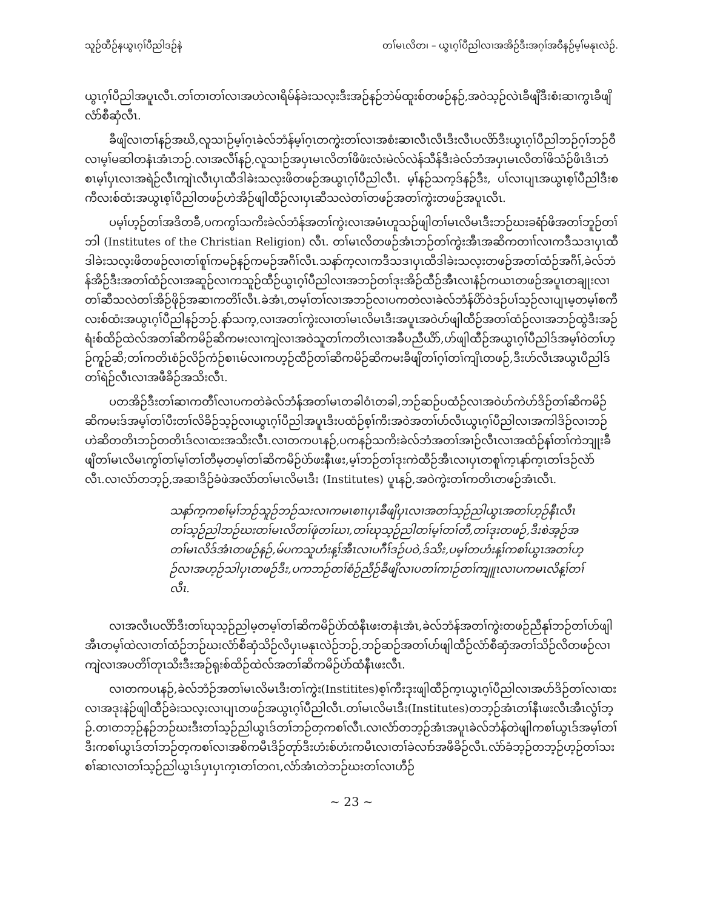သူဉ်ထီဉ်နယွၤဂ့ၢ်ပီညါဒဉ်နဲ တၢ်မၤလိတ၊ – ယွၤဂ့ၢ်ပီညါလၢအအိဉ်ဒီးအဂ့ၢ်အဝီနဉ်မ့ၢ်မနုၤလဲဉ်.
ယွၤဂ့ၢ်ပီညါအပူၤလီၤ.တၢ်တၢတၢ်လၢအဟဲလၢရိမ်န်ခဲးသလ့းဒီးအဉ်နဉ်ဘဲမ်ထူးစ်တဖဉ်နဉ်,အဝဲသ့ဉ်လဲၤခီဖျိဒီးစံးဆၢကွၤခီဖျိလံာ်စီဆှံလီၤ.
ခီဖျိလၢတၢ်နဉ်အဃိ,လူသၢဉ်မ့ၢ်ဂ့ၤခဲလ်ဘံန်မ့ၢ်ဂ့ၤတကွဲးတၢ်လၢအစံးဆၢလီၤလီၤဒီးလီၤပလိာ်ဒီးယွၤဂ့ၢ်ပီညါဘဉ်ဂ့ၢ်ဘဉ်ဝီလၢမ့ၢ်မဆါတနံၤအံၤဘဉ်.လၢအလီၢ်နဉ်,လူသၢဉ်အပှၤမၤလိတၢ်ဖိဖံးလံးမဲလ်လဲန်သီန်ဒီးခဲလ်ဘံအပှၤမၤလိတၢ်ဖိသံဉ်ဖိၤဒိၤဘံစၤမ့ၢ်ပှၤလၢအရဲဉ်လီၤကျဲၤလီၤပှၤထီဒါခဲးသလ့းဖိတဖဉ်အယွၤဂ့ၢ်ပီညါလီၤ. မ့ၢ်နဉ်သက့ဒ်နဉ်ဒီး, ပၢ်လၢပျၤအယွၤစ့ၢ်ပီညါဒီးစကီလးစ်ထံးအယွၤစ့ၢ်ပီညါတဖဉ်ဟဲအိဉ်ဖျါထီဉ်လၢပှၤဆီသလဲတၢ်တဖဉ်အတၢ်ကွဲးတဖဉ်အပူၤလီၤ.
ပမ့ၢ်ဟ့ဉ်တၢ်အဒိတခီ,ပကကွၢ်သကိးခဲလ်ဘံန်အတၢ်ကွဲးလၢအမံၤဟူသဉ်ဖျါတၢ်မၤလိမၤဒီးဘဉ်ဃးခရံာ်ဖိအတၢ်ဘူဉ်တၢ်ဘါ (Institutes of the Christian Religion) လီၤ. တၢ်မၤလိတဖဉ်အံၤဘဉ်တၢ်ကွဲးအီၤအဆိကတၢၢ်လၢကဒီသဒၢပှၤထီဒါခဲးသလ့းဖိတဖဉ်လၢတၢ်စူၢ်ကမဉ်နဉ်ကမဉ်အဂီၢ်လီၤ.သနာ်က့လၢကဒီသဒၢပှၤထီဒါခဲးသလ့းတဖဉ်အတၢ်ထံဉ်အဂီၢ်,ခဲလ်ဘံန်အိဉ်ဒီးအတၢ်ထံဉ်လၢအဆူဉ်လၢကသူဉ်ထီဉ်ယွၤဂ့ၢ်ပီညါလၢအဘဉ်တၢ်ဒုးအိဉ်ထီဉ်အီၤလၢနံဉ်ကယၤတဖဉ်အပူၤတချုးလၢတၢ်ဆီသလဲတၢ်အိဉ်ဖိုဉ်အဆၢကတိၢ်လီၤ.ခဲအံၤ,တမ့ၢ်တၢ်လၢအဘဉ်လၢပကတဲလၢခဲလ်ဘံန်ပိာ်ဝဲဒဉ်ပၢ်သ့ဉ်လၢပျၤမ့တမ့ၢ်စကီလးစ်ထံးအယွၤဂ့ၢ်ပီညါနဉ်ဘဉ်.နာ်သက့,လၢအတၢ်ကွဲးလၢတၢ်မၤလိမၤဒီးအပူၤအဝဲဟ်ဖျါထီဉ်အတၢ်ထံဉ်လၢအဘဉ်ထွဲဒီးအဉ်ရံးစ်ထိဉ်ထဲလ်အတၢ်ဆိကမိဉ်ဆိကမးလၢကျဲလၢအဝဲသူတၢ်ကတိၤလၢအခီပညီယိာ်,ဟ်ဖျါထီဉ်အယွၤဂ့ၢ်ပီညါဒ်အမ့ၢ်ဝဲတၢ်ဟ့ဉ်ကူဉ်ဆိ;တၢ်ကတိၤစံဉ်လိဉ်ကံဉ်စၢၤမ်လၢကဟ့ဉ်ထီဉ်တၢ်ဆိကမိဉ်ဆိကမးခီဖျိတၢ်ဂ့ၢ်တၢ်ကျိၤတဖဉ်,ဒီးဟ်လီၤအယွၤပီညါဒ်တၢ်ရဲဉ်လီၤလၢအဖီခိဉ်အသိးလီၤ.
ပတအိဉ်ဒီးတၢ်ဆၢကတီၢ်လၢပကတဲခဲလ်ဘံန်အတၢ်မၤတခါဝံၤတခါ,ဘဉ်ဆဉ်ပထံဉ်လၢအဝဲဟ်ကဲဟ်ဒိဉ်တၢ်ဆိကမိဉ်ဆိကမးဒ်အမ့ၢ်တၢ်ပီးတၢ်လိခိဉ်သ့ဉ်လၢယွၤဂ့ၢ်ပီညါအပူၤဒီးပထံဉ်စ့ၢ်ကီးအဝဲအတၢ်ဟ်လီၤယွၤဂ့ၢ်ပီညါလၢအကါဒိဉ်လၢဘဉ်ဟဲဆိတတိၤဘဉ်တတိၤဒ်လၢထးအသိးလီၤ.လၢတကပၤနဉ်,ပကနဉ်သကိးခဲလ်ဘံအတၢ်အၢဉ်လီၤလၢအထံဉ်နၢ်တၢ်ကဲဘျုးခီဖျိတၢ်မၤလိမၤကွၢ်တၢ်မ့ၢ်တၢ်တီမ့တမ့ၢ်တၢ်ဆိကမိဉ်ပဲာ်ဖးနီၤဖး,မ့ၢ်ဘဉ်တၢ်ဒုးကဲထီဉ်အီၤလၢပှၤတစူၢ်က့ၤနာ်က့ၤတၢ်ဒဉ်လဲာ်လီၤ.လၢလံာ်တဘ့ဉ်,အဆၢဒိဉ်ခံဖဲအလံာ်တၢ်မၤလိမၤဒီး (Institutes) ပူၤနဉ်,အဝဲကွဲးတၢ်ကတိၤတဖဉ်အံၤလီၤ.
သနာ်က့ကစၢ်မ့ၢ်ဘဉ်သူဉ်ဘဉ်သးလၢကမၤစၢၤပှၤခီဖျိပှၤလၢအတၢ်သ့ဉ်ညါယွၤအတၢ်ဟ့ဉ်နီၤလီၤတၢ်သ့ဉ်ညါဘဉ်ဃးတၢ်မၤလိတၢ်ဖုံတၢ်ဃၢ,တၢ်ဃုသ့ဉ်ညါတၢ်မ့ၢ်တၢ်တီ,တၢ်ဒုးတဖဉ်,ဒီးစဲအ့ဉ်အတၢ်မၤလိဒ်အံၤတဖဉ်နဉ်,မ်ပကသူဟံးန့ၢ်အီၤလၢပဂီၢ်ဒဉ်ပဝဲ,ဒ်သိး,ပမ့ၢ်တဟံးန့ၢ်ကစၢ်ယွၤအတၢ်ဟ့ဉ်လၢအဟ့ဉ်သါပှၤတဖဉ်ဒီး,ပကဘဉ်တၢ်စံဉ်ညီဉ်ခီဖျိလၢပတၢ်ကၢဉ်တၢ်ကျူၤလၢပကမၤလိန့ၢ်တၢ်လီၤ.
လၢအလီၤပလိာ်ဒီးတၢ်ဃုသ့ဉ်ညါမ့တမ့ၢ်တၢ်ဆိကမိဉ်ပဲာ်ထံနီၤဖးတနံၤအံၤ,ခဲလ်ဘံန်အတၢ်ကွဲးတဖဉ်ညီနုၢ်ဘဉ်တၢ်ဟ်ဖျါအီၤတမ့ၢ်ထဲလၢတၢ်ထံဉ်ဘဉ်ဃးလံာ်စီဆှံသိဉ်လိပှၤမနုၤလဲဉ်ဘဉ်,ဘဉ်ဆဉ်အတၢ်ဟ်ဖျါထီဉ်လံာ်စီဆှံအတၢ်သိဉ်လိတဖဉ်လၢကျဲလၢအပတိၢ်တုၤသိးဒီးအဉ်ရုးစ်ထိဉ်ထဲလ်အတၢ်ဆိကမိဉ်ပဲာ်ထံနီၤဖးလီၤ.
လၢတကပၤနဉ်,ခဲလ်ဘံဉ်အတၢ်မၤလိမၤဒီးတၢ်ကွဲး(Institites)စ့ၢ်ကီးဒုးဖျါထီဉ်က့ၤယွၤဂ့ၢ်ပီညါလၢအပာ်ဒိဉ်တၢ်လၢထးလၢအဒုးနဲဉ်ဖျါထီဉ်ခဲးသလ့းလၢပျၤတဖဉ်အယွၤဂ့ၢ်ပီညါလီၤ.တၢ်မၤလိမၤဒီး(Institutes)တဘ့ဉ်အံၤတၢ်နီၤဖးလီၤအီၤလွံၢ်ဘ့ဉ်.တၢတဘ့ဉ်နဉ်ဘဉ်ဃးဒီးတၢ်သ့ဉ်ညါယွၤဒ်တၢ်ဘဉ်တ့ကစၢ်လီၤ.လၢလံာ်တဘ့ဉ်အံၤအပူၤခဲလ်ဘံန်တဲဖျါကစၢ်ယွၤဒ်အမ့ၢ်တၢ်ဒီးကစၢ်ယွၤဒ်တၢ်ဘဉ်တ့ကစၢ်လၢအစိကမီၤဒိဉ်တုာ်ဒီးဟံးစ်ဟံးကမီၤလၢတၢ်ခဲလၢာ်အဖီခိဉ်လီၤ.လံာ်ခံဘ့ဉ်တဘ့ဉ်ဟ့ဉ်တၢ်သးစၢ်ဆၢလၢတၢ်သ့ဉ်ညါယွၤဒ်ပှၤပှၤက့ၤတၢ်တဂၤ,လံာ်အံၤတဲဘဉ်ဃးတၢ်လၢဟီဉ်
~ 23 ~